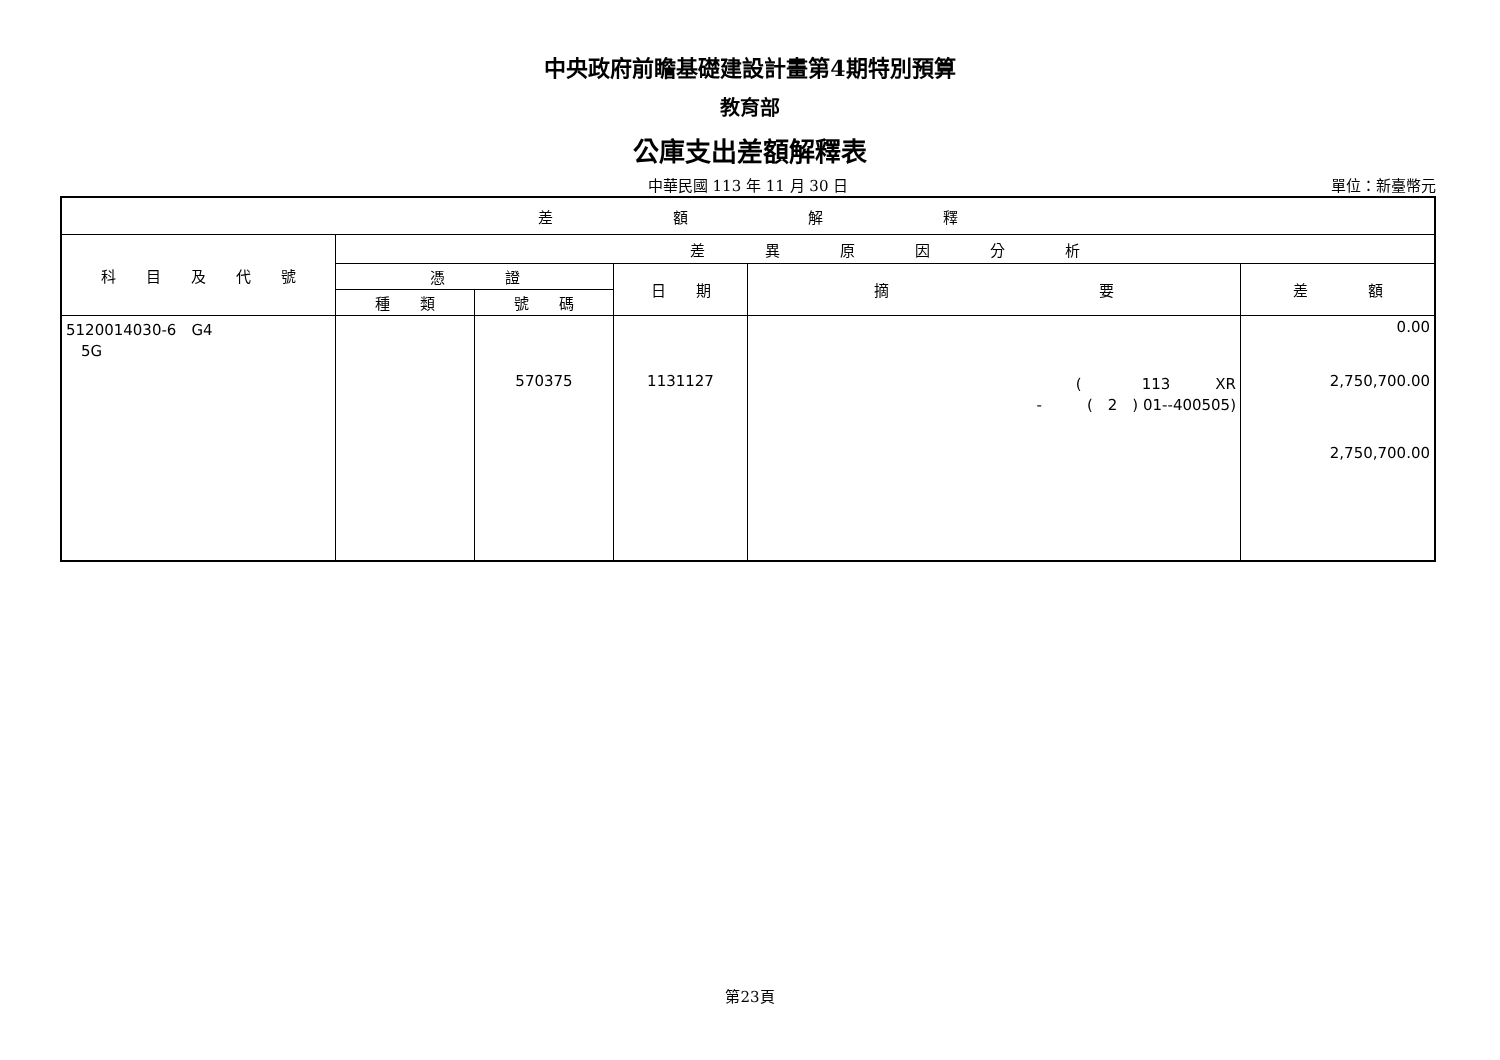中央政府前瞻基礎建設計畫第4期特別預算
教育部
公庫支出差額解釋表
中華民國 113 年 11 月 30 日
單位：新臺幣元
| 差 額 解 釋 | | | | | |
| --- | --- | --- | --- | --- | --- |
| 科 目 及 代 號 | 差 異 原 因 分 析 | | | | |
| | 憑 證 | | 日 期 | 摘 要 | 差 額 |
| | 種 類 | 號 碼 | | | |
| 5120014030-6 G4 5G | | 570375 | 1131127 | ( 113 XR - ( 2 ) 01--400505) | 0.00 2,750,700.00 2,750,700.00 |
第23頁